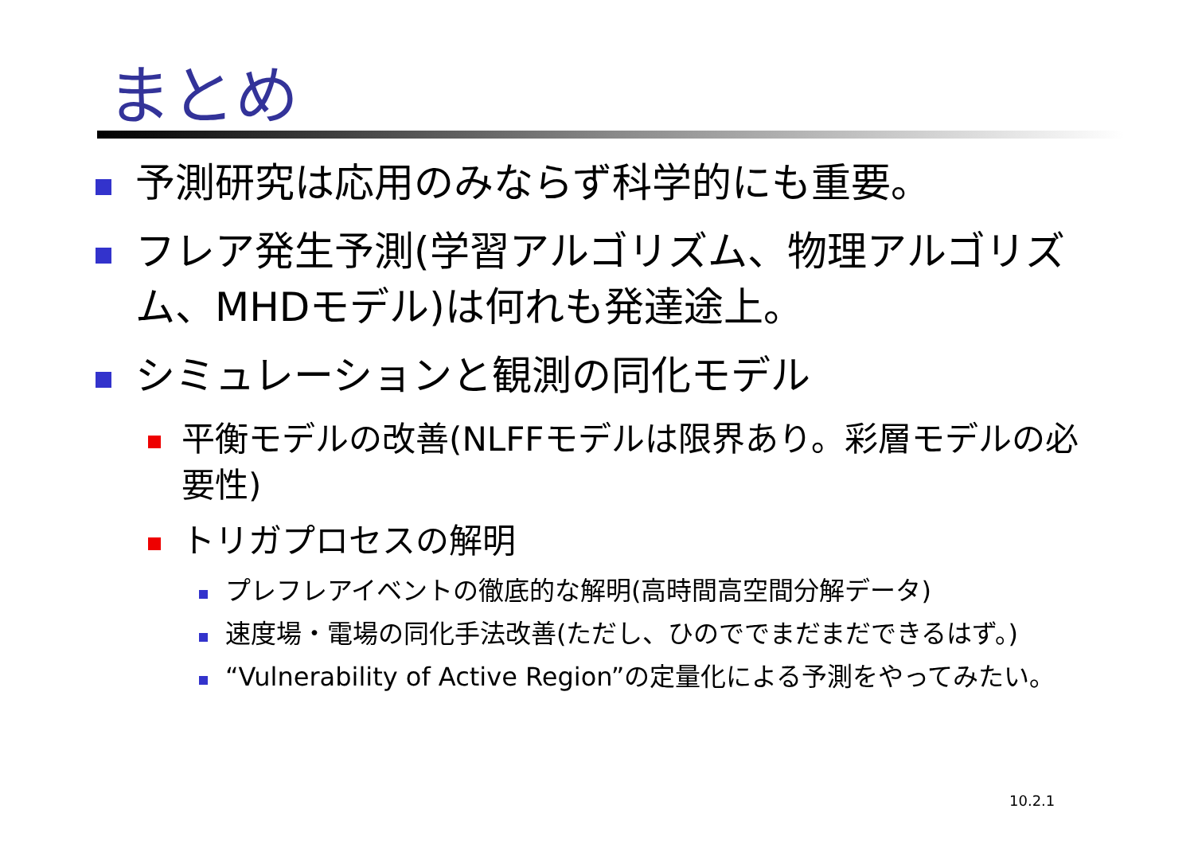まとめ
予測研究は応用のみならず科学的にも重要。
フレア発生予測(学習アルゴリズム、物理アルゴリズム、MHDモデル)は何れも発達途上。
シミュレーションと観測の同化モデル
平衡モデルの改善(NLFFモデルは限界あり。彩層モデルの必要性)
トリガプロセスの解明
プレフレアイベントの徹底的な解明(高時間高空間分解データ)
速度場・電場の同化手法改善(ただし、ひのででまだまだできるはず。)
“Vulnerability of Active Region”の定量化による予測をやってみたい。
10.2.1